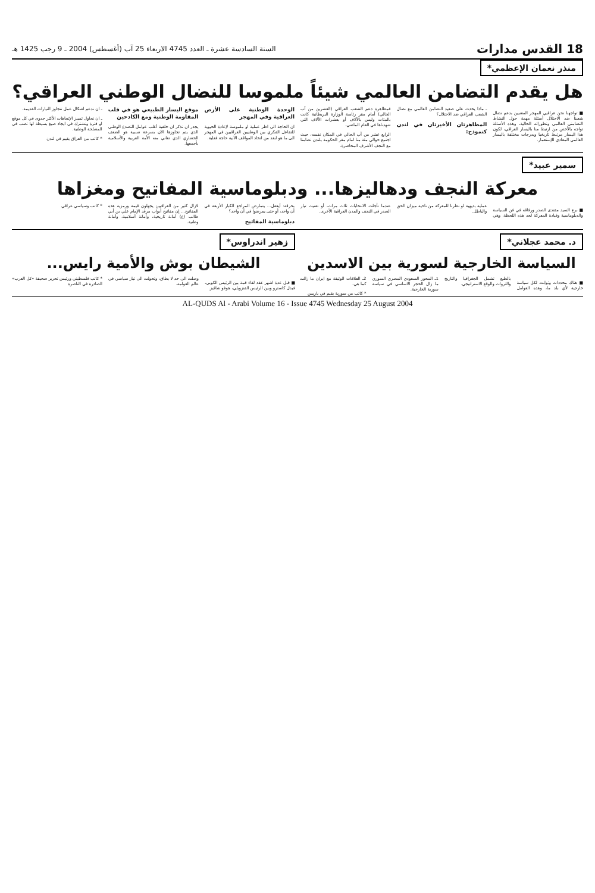18 القدس مدارات السنة السادسة عشرة ـ العدد 4745 الاربعاء 25 آب (أغسطس) 2004 ـ 9 رجب 1425 هـ
منذر نعمان الإعظمي*
هل يقدم التضامن العالمي شيئاً ملموسا للنضال الوطني العراقي؟
■ تواجهنا نحن عراقيي المهجر المعنيين بدعم نضال شعبنا ضد الاحتلال أسئلة مهمة حول النشاط التضامني العالمي وتطوراته الحالية، وهذه الأسئلة تواجه بالأخص من ارتبط منا باليسار العراقي، لكون هذا اليسار مرتبط تاريخيا وبدرجات مختلفة باليسار العالمي المعادي للإستعمار.
ـ ماذا يحدث على صعيد التضامن العالمي مع نضال الشعب العراقي ضد الاحتلال؟
المظاهرتان الأخيرتان في لندن كنموذج:
فمظاهرة دعم الشعب العراقي (العشرين من آب الحالي) أمام مقر رئاسة الوزارة البريطانية كانت بالمئات وليس بالآلاف أو بعشرات الآلاف التي شهدناها في العام الماضي.
الرابع عشر من آب الحالي في المكان نفسه، حيث اجتمع حوالي مئة منا امام مقر الحكومة بلندن تضامنا مع النجف الأشرف المحاصرة.
الوحدة الوطنية على الأرض العراقية وفي المهجر
ان الحاجة الى اطر عملية او ملموسة لإعادة الحيوية للتفاعل الفكري بين الوطنيين العراقيين في المهجر الى ما هو ابعد من اتخاذ المواقف الآنية حاجة فعلية.
موقع اليسار الطبيعي هو في قلب المقاومة الوطنية ومع الكادحين
يجدر ان نذكر ان خلفية أغلب عوامل التصدع الوطني الذي يتم تجاوزها الآن بسرعة نسبية هو الضعف الحضاري الذي تعاني منه الأمة العربية والأسلامية بأجمعها.
ـ ان ندعم اشكال عمل تتجاوز التيارات القديمة.
ـ ان نحاول تمييز الإتجاهات الأكثر جدوى في كل موقع او فترة ونشترك في ايجاد صيغ بسيطة لها تصب في المصلحة الوطنية.
* كاتب من العراق يقيم في لندن
سمير عبيد*
معركة النجف ودهاليزها... ودبلوماسية المفاتيح ومغزاها
■ برع السيد مقتدى الصدر ورفاقه في فن السياسة والدبلوماسية وقيادة المعركة لحد هذه اللحظة، وهي عملية بديهية لو نظرنا للمعركة من ناحية ميزان الحق والباطل.
عندما تأجلت الانتخابات ثلاث مرات، أو تفتيت تيار الصدر في النجف والمدن العراقية الأخرى.
بحرقة: أيعقل... يتمارض المراجع الكبار الأربعة في آن واحد، أو حتى يمرضوا في آن واحد؟
دبلوماسية المفاتيح
لازال كثير من العراقيين يجهلون قيمة ورمزية هذه المفاتيح... إن مفاتيح أبواب مرقد الإمام علي بن أبي طالب (ع) أمانة تاريخية، وأمانة أسلامية، وأمانة وطنية.
* كاتب وسياسي عراقي
د. محمد عجلاني*
السياسة الخارجية لسورية بين الاسدين
■ هناك محددات وثوابت لكل سياسة خارجية لأي بلد ما، وهذه العوامل بالطبع تشمل الجغرافيا والتاريخ والثروات والوقع الاستراتيجي.
1ـ المحور السعودي المصري السوري ما زال الحجر الاساسي في سياسة سورية الخارجية.
2ـ العلاقات الوثيقة مع ايران ما زالت كما هي.
* كاتب من سورية يقيم في باريس
زهير اندراوس*
الشيطان بوش والأمية رايس...
■ قبل عدة اشهر عقد لقاء قمة بين الرئيس الكوبي، فيدل كاسترو وبين الرئيس الفنزويلي، هوغو شافيز.
وصلت الى حد لا يطاق، وتحولت الى تيار سياسي في عالم العولمة.
* كاتب فلسطيني ورئيس تحرير صحيفة «كل العرب» الصادرة في الناصرة
AL-QUDS Al - Arabi Volume 16 - Issue 4745 Wednesday 25 August 2004